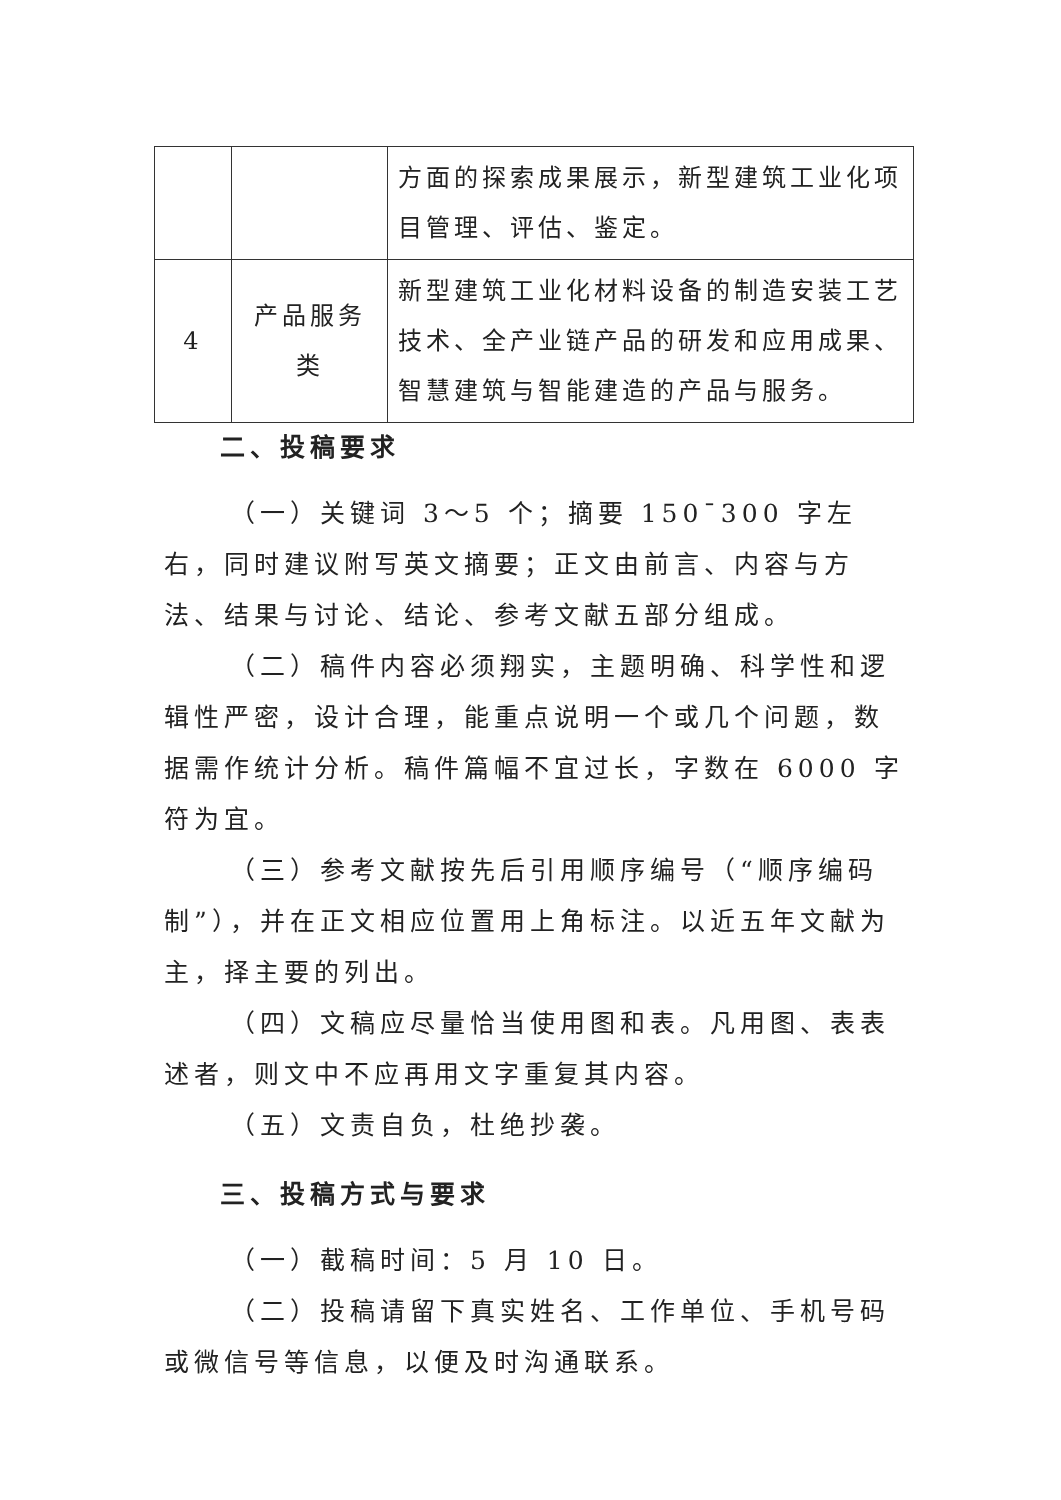| | | 方面的探索成果展示，新型建筑工业化项目管理、评估、鉴定。 |
| 4 | 产品服务类 | 新型建筑工业化材料设备的制造安装工艺技术、全产业链产品的研发和应用成果、智慧建筑与智能建造的产品与服务。 |
二、投稿要求
（一）关键词 3～5 个；摘要 150¯300 字左右，同时建议附写英文摘要；正文由前言、内容与方法、结果与讨论、结论、参考文献五部分组成。
（二）稿件内容必须翔实，主题明确、科学性和逻辑性严密，设计合理，能重点说明一个或几个问题，数据需作统计分析。稿件篇幅不宜过长，字数在 6000 字符为宜。
（三）参考文献按先后引用顺序编号（“顺序编码制”），并在正文相应位置用上角标注。以近五年文献为主，择主要的列出。
（四）文稿应尽量恰当使用图和表。凡用图、表表述者，则文中不应再用文字重复其内容。
（五）文责自负，杜绝抄袭。
三、投稿方式与要求
（一）截稿时间：5 月 10 日。
（二）投稿请留下真实姓名、工作单位、手机号码或微信号等信息，以便及时沟通联系。